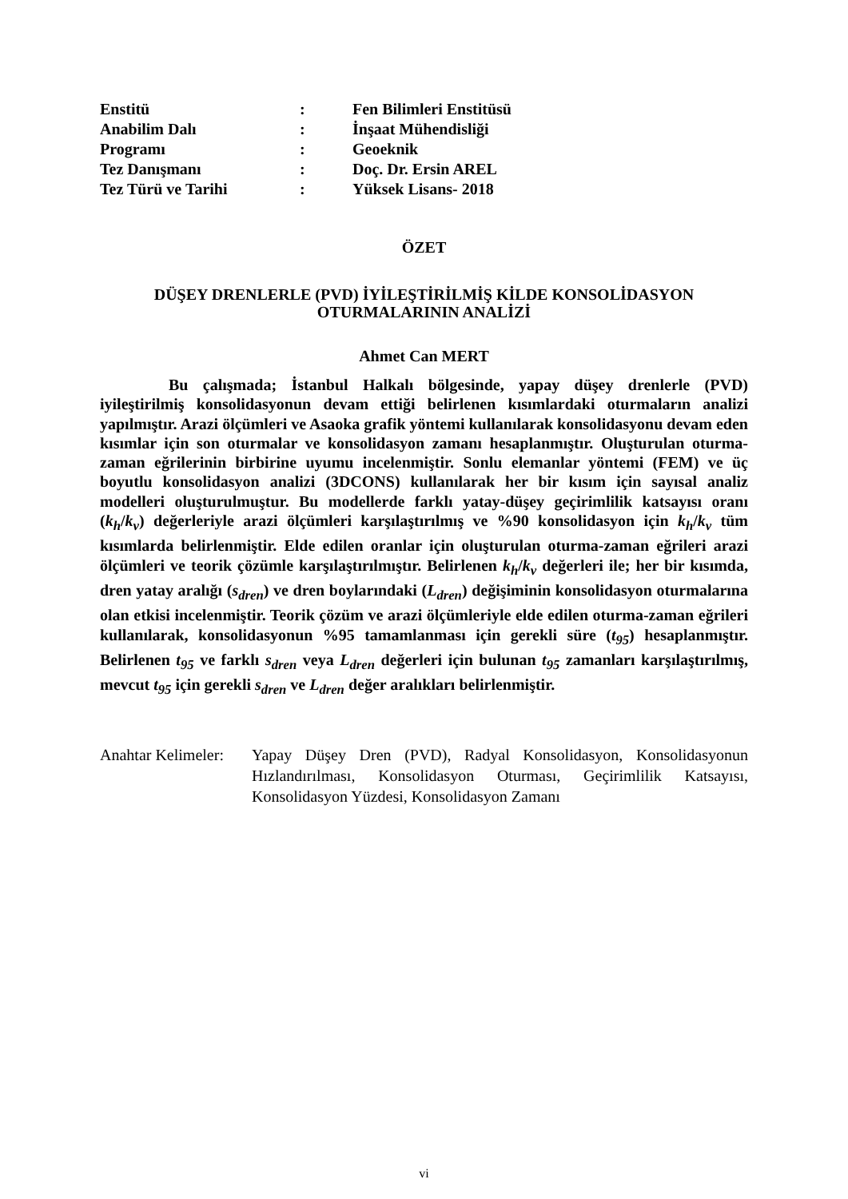| Enstitü | : | Fen Bilimleri Enstitüsü |
| Anabilim Dalı | : | İnşaat Mühendisliği |
| Programı | : | Geoeknik |
| Tez Danışmanı | : | Doç. Dr. Ersin AREL |
| Tez Türü ve Tarihi | : | Yüksek Lisans- 2018 |
ÖZET
DÜŞEY DRENLERLE (PVD) İYİLEŞTİRİLMİŞ KİLDE KONSOLİDASYON
OTURMALARININ ANALİZİ
Ahmet Can MERT
Bu çalışmada; İstanbul Halkalı bölgesinde, yapay düşey drenlerle (PVD) iyileştirilmiş konsolidasyonun devam ettiği belirlenen kısımlardaki oturmaların analizi yapılmıştır. Arazi ölçümleri ve Asaoka grafik yöntemi kullanılarak konsolidasyonu devam eden kısımlar için son oturmalar ve konsolidasyon zamanı hesaplanmıştır. Oluşturulan oturma-zaman eğrilerinin birbirine uyumu incelenmiştir. Sonlu elemanlar yöntemi (FEM) ve üç boyutlu konsolidasyon analizi (3DCONS) kullanılarak her bir kısım için sayısal analiz modelleri oluşturulmuştur. Bu modellerde farklı yatay-düşey geçirimlilik katsayısı oranı (k<sub>h</sub>/k<sub>v</sub>) değerleriyle arazi ölçümleri karşılaştırılmış ve %90 konsolidasyon için k<sub>h</sub>/k<sub>v</sub> tüm kısımlarda belirlenmiştir. Elde edilen oranlar için oluşturulan oturma-zaman eğrileri arazi ölçümleri ve teorik çözümle karşılaştırılmıştır. Belirlenen k<sub>h</sub>/k<sub>v</sub> değerleri ile; her bir kısımda, dren yatay aralığı (s<sub>dren</sub>) ve dren boylarındaki (L<sub>dren</sub>) değişiminin konsolidasyon oturmalarına olan etkisi incelenmiştir. Teorik çözüm ve arazi ölçümleriyle elde edilen oturma-zaman eğrileri kullanılarak, konsolidasyonun %95 tamamlanması için gerekli süre (t<sub>95</sub>) hesaplanmıştır. Belirlenen t<sub>95</sub> ve farklı s<sub>dren</sub> veya L<sub>dren</sub> değerleri için bulunan t<sub>95</sub> zamanları karşılaştırılmış, mevcut t<sub>95</sub> için gerekli s<sub>dren</sub> ve L<sub>dren</sub> değer aralıkları belirlenmiştir.
Anahtar Kelimeler:
Yapay Düşey Dren (PVD), Radyal Konsolidasyon, Konsolidasyonun Hızlandırılması, Konsolidasyon Oturması, Geçirimlilik Katsayısı, Konsolidasyon Yüzdesi, Konsolidasyon Zamanı
vi